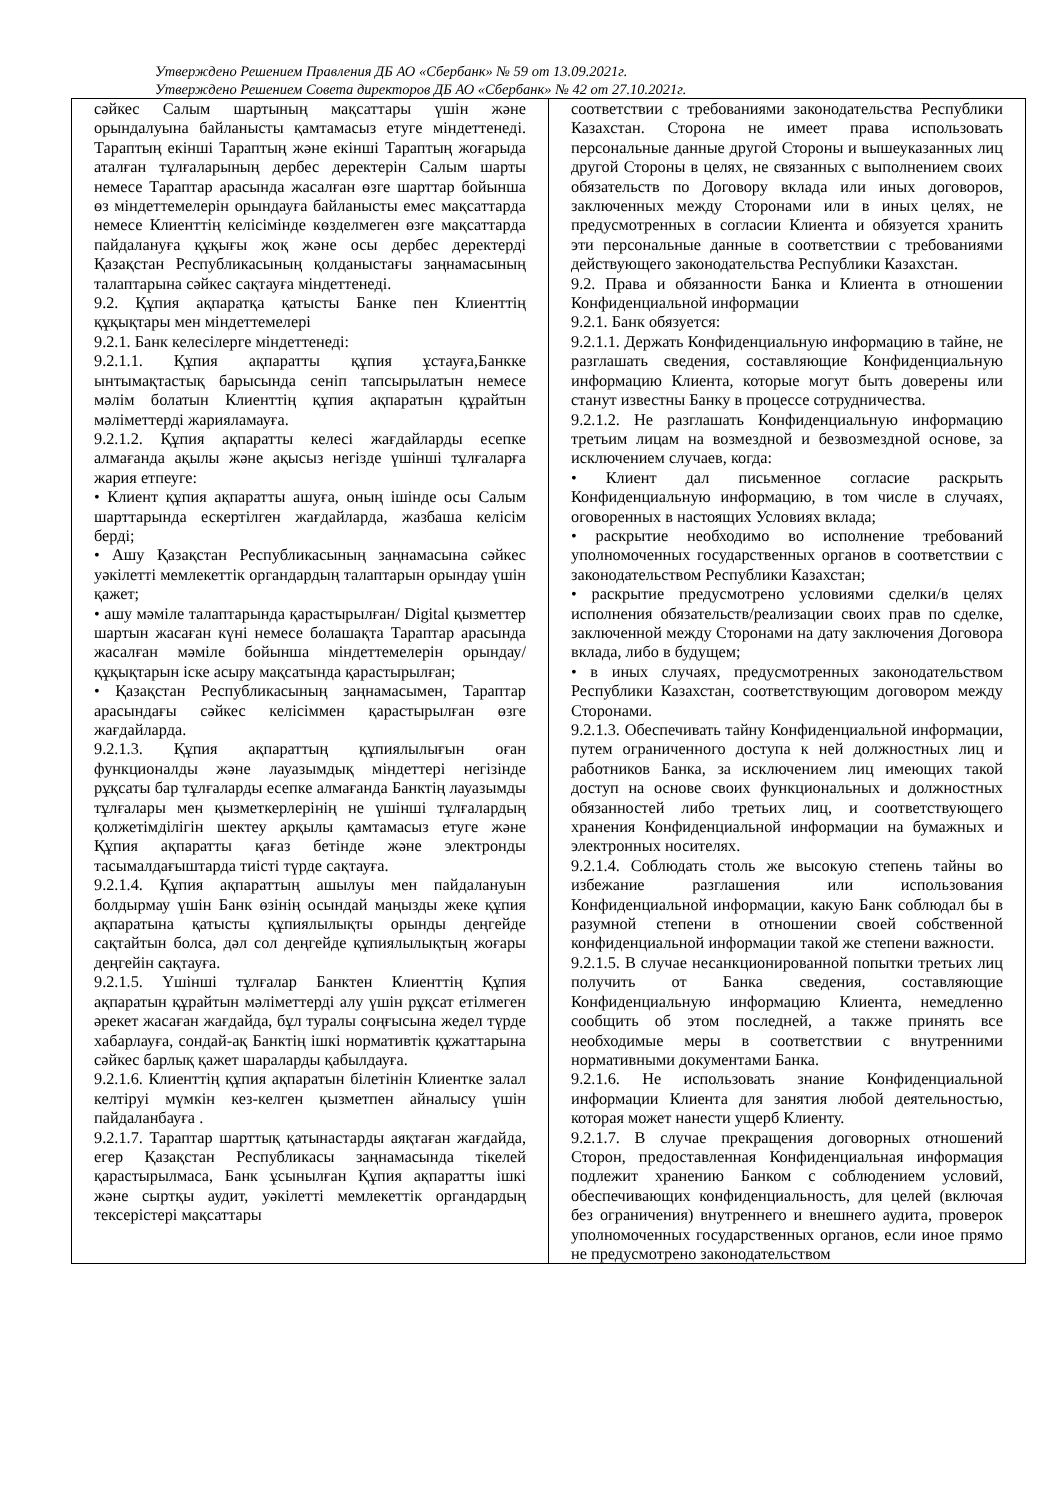Утверждено Решением Правления ДБ АО «Сбербанк» № 59 от 13.09.2021г.
Утверждено Решением Совета директоров ДБ АО «Сбербанк» № 42 от 27.10.2021г.
| сәйкес Салым шартының мақсаттары үшін және орындалуына байланысты қамтамасыз етуге міндеттенеді. Тараптың екінші Тараптың және екінші Тараптың жоғарыда аталған тұлғаларының дербес деректерін Салым шарты немесе Тараптар арасында жасалған өзге шарттар бойынша өз міндеттемелерін орындауға байланысты емес мақсаттарда немесе Клиенттің келісімінде көзделмеген өзге мақсаттарда пайдалануға құқығы жоқ және осы дербес деректерді Қазақстан Республикасының қолданыстағы заңнамасының талаптарына сәйкес сақтауға міндеттенеді. 9.2. Құпия ақпаратқа қатысты Банке пен Клиенттің құқықтары мен міндеттемелері 9.2.1. Банк келесілерге міндеттенеді: 9.2.1.1. Құпия ақпаратты құпия ұстауға,Банкке ынтымақтастық барысында сеніп тапсырылатын немесе мәлім болатын Клиенттің құпия ақпаратын құрайтын мәліметтерді жарияламауға. 9.2.1.2. Құпия ақпаратты келесі жағдайларды есепке алмағанда ақылы және ақысыз негізде үшінші тұлғаларға жария етпеуге: • Клиент құпия ақпаратты ашуға, оның ішінде осы Салым шарттарында ескертілген жағдайларда, жазбаша келісім берді; • Ашу Қазақстан Республикасының заңнамасына сәйкес уәкілетті мемлекеттік органдардың талаптарын орындау үшін қажет; • ашу мәміле талаптарында қарастырылған/ Digital қызметтер шартын жасаған күні немесе болашақта Тараптар арасында жасалған мәміле бойынша міндеттемелерін орындау/ құқықтарын іске асыру мақсатында қарастырылған; • Қазақстан Республикасының заңнамасымен, Тараптар арасындағы сәйкес келісіммен қарастырылған өзге жағдайларда. 9.2.1.3. Құпия ақпараттың құпиялылығын оған функционалды және лауазымдық міндеттері негізінде рұқсаты бар тұлғаларды есепке алмағанда Банктің лауазымды тұлғалары мен қызметкерлерінің не үшінші тұлғалардың қолжетімділігін шектеу арқылы қамтамасыз етуге және Құпия ақпаратты қағаз бетінде және электронды тасымалдағыштарда тиісті түрде сақтауға. 9.2.1.4. Құпия ақпараттың ашылуы мен пайдалануын болдырмау үшін Банк өзінің осындай маңызды жеке құпия ақпаратына қатысты құпиялылықты орынды деңгейде сақтайтын болса, дәл сол деңгейде құпиялылықтың жоғары деңгейін сақтауға. 9.2.1.5. Үшінші тұлғалар Банктен Клиенттің Құпия ақпаратын құрайтын мәліметтерді алу үшін рұқсат етілмеген әрекет жасаған жағдайда, бұл туралы соңғысына жедел түрде хабарлауға, сондай-ақ Банктің ішкі нормативтік құжаттарына сәйкес барлық қажет шараларды қабылдауға. 9.2.1.6. Клиенттің құпия ақпаратын білетінін Клиентке залал келтіруі мүмкін кез-келген қызметпен айналысу үшін пайдаланбауға . 9.2.1.7. Тараптар шарттық қатынастарды аяқтаған жағдайда, егер Қазақстан Республикасы заңнамасында тікелей қарастырылмаса, Банк ұсынылған Құпия ақпаратты ішкі және сыртқы аудит, уәкілетті мемлекеттік органдардың тексерістері мақсаттары | соответствии с требованиями законодательства Республики Казахстан. Сторона не имеет права использовать персональные данные другой Стороны и вышеуказанных лиц другой Стороны в целях, не связанных с выполнением своих обязательств по Договору вклада или иных договоров, заключенных между Сторонами или в иных целях, не предусмотренных в согласии Клиента и обязуется хранить эти персональные данные в соответствии с требованиями действующего законодательства Республики Казахстан. 9.2. Права и обязанности Банка и Клиента в отношении Конфиденциальной информации 9.2.1. Банк обязуется: 9.2.1.1. Держать Конфиденциальную информацию в тайне, не разглашать сведения, составляющие Конфиденциальную информацию Клиента, которые могут быть доверены или станут известны Банку в процессе сотрудничества. 9.2.1.2. Не разглашать Конфиденциальную информацию третьим лицам на возмездной и безвозмездной основе, за исключением случаев, когда: • Клиент дал письменное согласие раскрыть Конфиденциальную информацию, в том числе в случаях, оговоренных в настоящих Условиях вклада; • раскрытие необходимо во исполнение требований уполномоченных государственных органов в соответствии с законодательством Республики Казахстан; • раскрытие предусмотрено условиями сделки/в целях исполнения обязательств/реализации своих прав по сделке, заключенной между Сторонами на дату заключения Договора вклада, либо в будущем; • в иных случаях, предусмотренных законодательством Республики Казахстан, соответствующим договором между Сторонами. 9.2.1.3. Обеспечивать тайну Конфиденциальной информации, путем ограниченного доступа к ней должностных лиц и работников Банка, за исключением лиц имеющих такой доступ на основе своих функциональных и должностных обязанностей либо третьих лиц, и соответствующего хранения Конфиденциальной информации на бумажных и электронных носителях. 9.2.1.4. Соблюдать столь же высокую степень тайны во избежание разглашения или использования Конфиденциальной информации, какую Банк соблюдал бы в разумной степени в отношении своей собственной конфиденциальной информации такой же степени важности. 9.2.1.5. В случае несанкционированной попытки третьих лиц получить от Банка сведения, составляющие Конфиденциальную информацию Клиента, немедленно сообщить об этом последней, а также принять все необходимые меры в соответствии с внутренними нормативными документами Банка. 9.2.1.6. Не использовать знание Конфиденциальной информации Клиента для занятия любой деятельностью, которая может нанести ущерб Клиенту. 9.2.1.7. В случае прекращения договорных отношений Сторон, предоставленная Конфиденциальная информация подлежит хранению Банком с соблюдением условий, обеспечивающих конфиденциальность, для целей (включая без ограничения) внутреннего и внешнего аудита, проверок уполномоченных государственных органов, если иное прямо не предусмотрено законодательством |